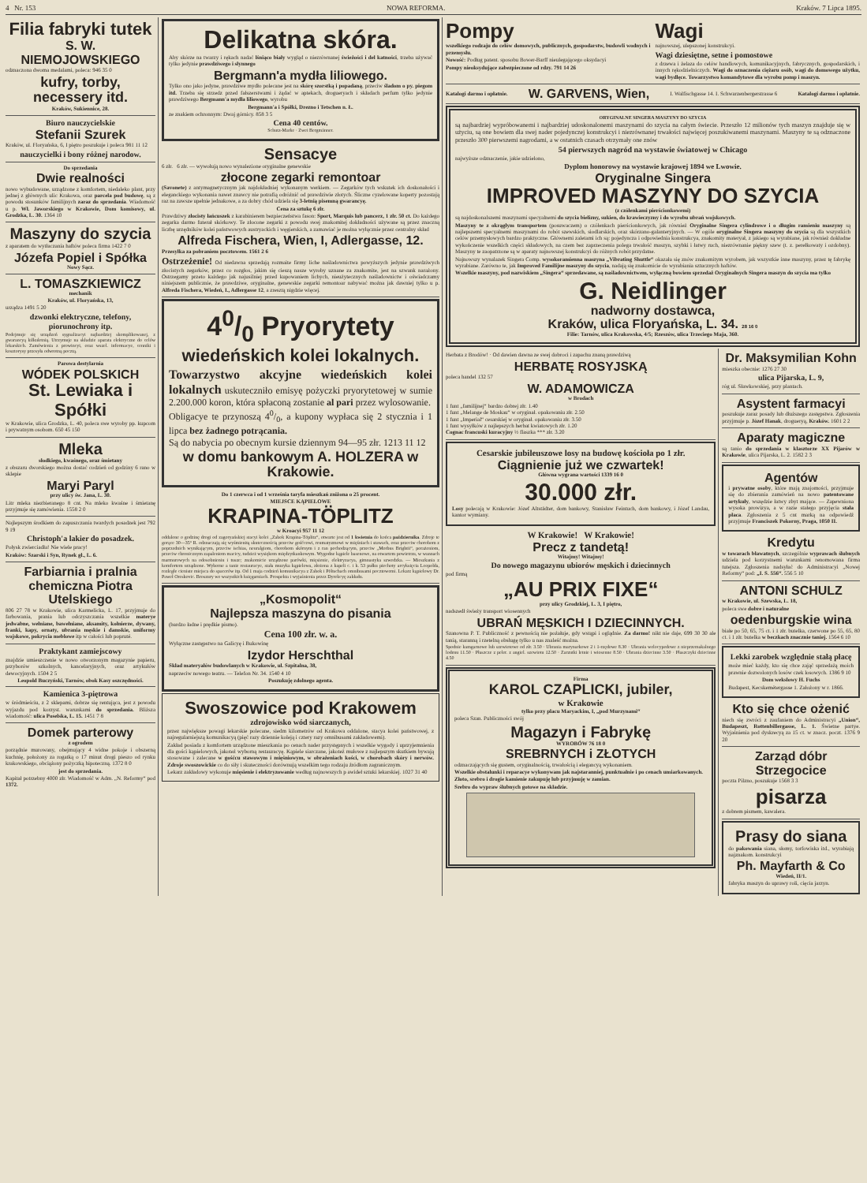4 Nr. 153 NOWA REFORMA. Kraków. 7 Lipca 1895.
Filia fabryki tutek
S. W. NIEMOJOWSKIEGO
odznaczona dwoma medalami, poleca: 946 35 0
kufry, torby, necessery itd.
Kraków, Sukiennice, 28.
Biuro nauczycielskie
Stefanii Szurek
Kraków, ul. Floryańska, 6, I piętro poszukuje i poleca 981 11 12
nauczycielki i bony różnej narodow.
Do sprzedania
Dwie realności
nowo wybudowane, urządzone z komfortem, niedaleko plant, przy jednej z głównych ulic Krakowa, oraz parcela pod budowę, są z powodu stosunków familijnych zaraz do sprzedania. Wiadomość u p. Wł. Jaworskiego w Krakowie, Dom komisowy, ul. Grodzka, L. 30. 1364 10
Maszyny do szycia
z aparatem do wytłaczania haftów poleca firma 1422 7 0
Józefa Popiel i Spółka
Nowy Sącz.
L. TOMASZKIEWICZ
mechanik
Kraków, ul. Floryańska, 13,
urządza 1491 5 20
dzwonki elektryczne, telefony, piorunochrony itp.
Podejmuje się urządzeń sygnalizacyi najbardziej skomplikowanej, z gwarancyą kilkuletnią. Utrzymuje na składzie aparata elektryczne do celów lekarskich. Zamówienia z prowincyi, oraz wszel. informacye, cenniki i kosztorysy przesyła odwrotną pocztą.
Parowa destylarnia
WÓDEK POLSKICH
St. Lewiaka i Spółki
w Krakowie, ulica Grodzka, L. 40, poleca swe wyroby pp. kupcom i prywatnym osobom. 650 45 150
Mleka
słodkiego, kwaśnego, oraz śmietany
z obszaru dworskiego można dostać codzień od godziny 6 rano w sklepie
Maryi Paryl
przy ulicy św. Jana, L. 30.
Litr mleka niezbieranego 8 cnt. Na mleko kwaśne i śmietanę przyjmuje się zamówienia. 1558 2 0
Najlepszym środkiem do zapuszczania twardych posadzek jest 792 9 19
Christoph'a lakier do posadzek.
Połysk zwierciadła! Nie wiele pracy!
Kraków: Szarski i Syn, Rynek gł., L. 6.
Farbiarnia i pralnia chemiczna Piotra Utelskiego
806 27 78 w Krakowie, ulica Karmelicka, L. 17, przyjmuje do farbowania, prania lub odczyszczania wszelkie materye jedwabne, wełniane, bawełniane, aksamity, kołnierze, dywany, franki, kapy, ornaty, ubrania męskie i damskie, uniformy wojskowe, pokrycia meblowe itp w całości lub popruté.
Praktykant zamiejscowy
znajdzie umieszczenie w nowo otworzonym magazynie papieru, przyborów szkolnych, kancelaryjnych, oraz artykułów dewocyjnych. 1504 2 5
Leopold Buczyński, Tarnów, obok Kasy oszczędności.
Kamienica 3-piętrowa
w śródmieściu, z 2 sklepami, dobrze się rentująca, jest z powodu wyjazdu pod korzyst. warunkami do sprzedania. Bliższa wiadomość: ulica Poselska, L. 15. 1451 7 8
Domek parterowy
z ogrodem
porządnie murowany, obejmujący 4 widne pokoje i obszerną kuchnię, położony za rogatką o 17 minut drogi pieszo od rynku krakowskiego, obciążony pożyczką hipoteczną. 1372 8 0
jest do sprzedania.
Kapitał potrzebny 4000 złr. Wiadomość w Adm. „N. Reformy“ pod 1372.
Delikatna skóra.
Aby skórze na twarzy i rękach nadać lśniąco biały wygląd o niezrównanej świeżości i del katności, trzeba używać tylko jedynie prawdziwego i słynnego
Bergmann'a mydła liliowego.
Tylko ono jako jedyne, prawdziwe mydło polecane jest na skórę szorstką i popadaną, przeciw śladom o py. piegom itd. Trzeba się strzedz przed fałszerstwami i żądać w aptekach, drogueryach i składach perfum tylko jedynie prawdziwego Bergmann'a mydła liliowego, wyrobu
Bergmann'a i Spółki, Drezno i Tetschen n. Ł.
ze znakiem ochronnym: Dwaj górnicy. 858 3 5
Cena 40 centów.
Schutz-Marke · Zwei Bergmänner.
Sensacye
6 złr. 6 złr. — wywołują nowo wynalezione oryginalne genewskie
złocone zegarki remontoar
(Savonete) z antymagnetycznym jak najdokładniej wykonanym werkiem. — Zegarków tych wskutek ich doskonałości i eleganckiego wykonania nawet znawcy nie potrafią odróżnić od prawdziwie złotych. Śliczne cyzelowane koperty pozostają raz na zawsze upełnie jednakowe, a za dobry chód udziela się 3-letnią pisemną gwarancyę.
Cena za sztukę 6 złr.
Prawdziwy złocisty łańcuszek z karabinierem bezpieczeństwa fason: Sport, Marquis lub pancerz, 1 złr. 50 ct. Do każdego zegarka darmo futerał skórkowy. Te złocone zegarki z powodu swej znakomitej dokładności używane są przez znaczną liczbę urzędników kolei państwowych austryackich i węgierskich, a zamawiać je można wyłącznie przez centralny skład
Alfreda Fischera, Wien, I, Adlergasse, 12.
Przesyłka za pobraniem pocztowem. 1561 2 6
Ostrzeżenie! Od niedawna sprzedają rozmaite firmy liche naśladownictwa powyższych jedynie prawdziwych złocistych zegarków, przez co rozgłos, jakim się cieszą nasze wyroby uznane za znakomite, jest na szwank narażony. Ostrzegamy przeto każdego jak najusilniej przed kupowaniem lichych, nieużytecznych naśladownictw i oświadczamy niniejszem publicznie, że prawdziwe, oryginalne, genewskie zegarki remontoar nabywać można jak dawniej tylko u p. Alfreda Fischera, Wiedeń, I., Adlergasse 12, a zresztą nigdzie więcej.
40/0 Pryorytety
wiedeńskich kolei lokalnych.
Towarzystwo akcyjne wiedeńskich kolei lokalnych uskuteczniło emisyę pożyczki pryorytetowej w sumie 2.200.000 koron, która spłaconą zostanie al pari przez wylosowanie.
Obligacye te przynoszą 40/0, a kupony wypłaca się 2 stycznia i 1 lipca bez żadnego potrącania.
Są do nabycia po obecnym kursie dziennym 94—95 złr. 1213 11 12
w domu bankowym A. HOLZERA w Krakowie.
Do 1 czerwca i od 1 września taryfa mieszkań zniżona o 25 procent.
MIEJSCE KĄPIELOWE
KRAPINA-TÖPLITZ
w Kroacyi 957 11 12
oddalone o godzinę drogi od zagoryańskiej stacyi kolei „Zabok Krapina-Töplitz“, otwarte jest od 1 kwietnia do końca października. Zdroje te gorące 30—35° R. odznaczają się wyśmienitą skutecznością przeciw gośćcowi, reumatyzmowi w mięśniach i stawach, oraz przeciw chorobom z poprzednich wynikającym, przeciw ischias, neuralgiom, chorobom skórnym i z ran pochodzącym, przeciw „Morbus Brightii“, porażeniom, przeciw chronicznym zapaleniom macicy, tudzież wysiękom międzytkankowym. Wygodne kąpiele basenowe, na otwartem powietrzu, w wannach marmurowych na odosobnieniu i tusze; znakomicie urządzone parówki, mięsienie, elektryzacya, gimnastyka szwedzka. — Mieszkania z komfortem urządzone. Wyborne a tanie restauracye, stała muzyka kąpielowa, złożona z kapeli c. i k. 53 pułku piechoty arcyksięcia Leopolda, rozległe cieniste miejsca do spacerów itp. Od 1 maja codzień komunikacya z Zabok i Pöltschach omnibusami pocztowemi. Lekarz kąpielowy Dr. Paweł Oreskovic. Broszury we wszystkich księgarniach. Prospekta i wyjaśnienia przez Dyrekcyę zakładu.
„Kosmopolit“
Najlepsza maszyna do pisania
(bardzo ładne i prędkie pismo).
Cena 100 złr. w. a.
Wyłączne zastępstwo na Galicyę i Bukowinę
Izydor Herschthal
Skład materyałów budowlanych w Krakowie, ul. Szpitalna, 38,
naprzeciw nowego teatru. — Telefon Nr. 34. 1540 4 10
Poszukuję zdolnego agenta.
Swoszowice pod Krakowem
zdrojowisko wód siarczanych,
przez największe powagi lekarskie polecane, siedm kilometrów od Krakowa oddalone, stacya kolei państwowej, z najregularniejszą komunikacyą (pięć razy dziennie koleją i cztery razy omnibusami zakładowemi).
Zakład posiada z komfortem urządzone mieszkania po cenach nader przystępnych i wszelkie wygody i uprzyjemnienia dla gości kąpielowych, jakoteż wyborną restauracyę. Kąpiele siarczane, jakoteż mułowe z najlepszym skutkiem bywają stosowane i zalecane w gośćcu stawowym i mięśniowym, w obrażeniach kości, w chorobach skóry i nerwów. Zdroje swoszowickie co do siły i skuteczności dorównują wszelkim tego rodzaju źródłom zagranicznym.
Lekarz zakładowy wykonuje mięsienie i elektryzowanie według najnowszych p awideł sztuki lekarskiej. 1027 31 40
Pompy
wszelkiego rodzaju do celów domowych, publicznych, gospodarstw, budowli wodnych i przemysłu.
Nowość: Podług patent. sposobu Bower-Barff nieulegającego oksydacyi
Pompy nieoksydujące zabezpieczone od rdzy. 791 14 26
Wagi
najnowszej, ulepszonej konstrukcyi.
Wagi dziesiętne, setne i pomostowe
z drzewa i żelaza do celów handlowych, komunikacyjnych, fabrycznych, gospodarskich, i innych rękodzielniczych. Wagi do oznaczenia ciężaru osób, wagi do domowego użytku, wagi bydlęce. Towarzystwo komandytowe dla wyrobu pomp i maszyn.
Katalogi darmo i opłatnie. W. GARVENS, Wien, I. Walfischgasse 14. I. Schwarzenbergerstrasse 6 Katalogi darmo i opłatnie.
ORYGINALNE SINGERA MASZYNY DO SZYCIA
są najbardziej wypróbowanemi i najbardziej udoskonalonemi maszynami do szycia na całym świecie. Przeszło 12 milionów tych maszyn znajduje się w użyciu, są one bowiem dla swej nader pojedynczej konstrukcyi i niezrównanej trwałości najwięcej poszukiwanemi maszynami. Maszyny te są odznaczone przeszło 300 pierwszemi nagrodami, a w ostatnich czasach otrzymały one znów
54 pierwszych nagród na wystawie światowej w Chicago
najwyższe odznaczenie, jakie udzielono,
Dyplom honorowy na wystawie krajowej 1894 we Lwowie.
Oryginalne Singera
IMPROVED MASZYNY DO SZYCIA
(z czółenkami pierścionkowemi)
są najdoskonalszemi maszynami specyalnemi do szycia bielizny, sukien, do krawieczyzny i do wyrobu ubrań wojskowych.
Maszyny te z okrągłym transportem (posuwaczem) o czółenkach pierścionkowych, jak również Oryginalne Singera cylindrowe i o długim ramieniu maszyny są najlepszemi specyalnemi maszynami do robót szewskich, siodlarskich, oraz skórzano-galanteryjnych. — W ogóle oryginalne Singera maszyny do szycia są dla wszystkich celów przemysłowych bardzo praktyczne. Głównemi zaletami ich są: pojedyncza i odpowiednia konstrukcya, znakomity materyał, z jakiego są wyrabiane, jak również dokładne wykończenie wszelkich części składowych, na czem bez zaprzeczenia polega trwałość maszyn, szybki i łatwy ruch, niezrównanie piękny szew (t. z. perełkowaty i ozdobny). Maszyny te zaopatrzone są w aparaty najnowszej konstrukcyi do różnych robót przydatne.
Najnowszy wynalazek Singera Comp. wysokoramienna maszyna „Vibrating Shuttle“ okazała się znów znakomitym wyrobem, jak wszystkie inne maszyny, przez tę fabrykę wyrabiane. Zarówno te, jak Improved Familijne maszyny do szycia, nadają się znakomicie do wyrabiania sztucznych haftów.
Wszelkie maszyny, pod nazwiskiem „Singera“ sprzedawane, są naśladownictwem, wyłączną bowiem sprzedaż Oryginalnych Singera maszyn do szycia ma tylko
G. Neidlinger
nadworny dostawca,
Kraków, ulica Floryańska, L. 34. 28 16 0
Filie: Tarnów, ulica Krakowska, 4/5; Rzeszów, ulica Trzeciego Maja, 360.
Herbata z Brodów! · Od dawien dawna ze swej dobroci i zapachu znaną prawdziwą
HERBATĘ ROSYJSKĄ
poleca handel 132 57
W. ADAMOWICZA
w Brodach
1 funt „familijnej“ bardzo dobrej złr. 1.40
1 funt „Melange de Moskau“ w oryginał. opakowaniu złr. 2.50
1 funt „Imperial“ cesarskiej w oryginał. opakowaniu złr. 3.50
1 funt wysyłków z najlepszych herbat kwiatowych złr. 1.20
Cognac francuski kuracyjny ½ flaszka *** złr. 3.20
Cesarskie jubileuszowe losy na budowę kościoła po 1 złr.
Ciągnienie już we czwartek!
Główna wygrana wartości 1339 16 0
30.000 złr.
Losy polecają w Krakowie: Józef Altstädter, dom bankowy, Stanisław Feintuch, dom bankowy, i Józef Landau, kantor wymiany.
W Krakowie! W Krakowie!
Precz z tandetą!
Witajmy! Witajmy!
Do nowego magazynu ubiorów męskich i dziecinnych
pod firmą
„AU PRIX FIXE“
przy ulicy Grodzkiej, L. 3, I piętro,
nadszedł świeży transport wiosennych
UBRAŃ MĘSKICH I DZIECINNYCH.
Szanowna P. T. Publiczność z pewnością nie pożałuje, gdy wstąpi i oglądnie. Za darmo! nikt nie daje, 699 30 30 ale tanią, staranną i rzetelną obsługę tylko u nas znaleść można.
Spodnie kamgarnowe lub szewiotowe od złr. 3.50 · Ubrania marynarkowe 2 i 1-rzędowe 8.30 · Ubrania welocypedowe z nieprzemakalnego lodenu 11.50 · Płaszcze z peler. z angiel. szewiotu 12.50 · Zarzutki letnie i wiosenne 8.50 · Ubrania dziecinne 3.50 · Płaszczyki dziecinne 4.50
Firma
KAROL CZAPLICKI, jubiler,
w Krakowie
tylko przy placu Maryackim, I, „pod Murzynami“
poleca Szan. Publiczności swój
Magazyn i Fabrykę
WYROBÓW 76 18 0
SREBRNYCH i ZŁOTYCH
odznaczających się gustem, oryginalnością, trwałością i elegancyą wykonaniem.
Wszelkie obstalunki i reparacye wykonywam jak najstaranniej, punktualnie i po cenach umiarkowanych.
Złoto, srebro i drogie kamienie zakupuję lub przyjmuję w zamian.
Srebro do wypraw ślubnych gotowe na składzie.
Dr. Maksymilian Kohn
mieszka obecnie: 1276 27 30
ulica Pijarska, L. 9,
róg ul. Sławkowskiej, przy plantach.
Asystent farmacyi
poszukuje zaraz posady lub dłuższego zastępstwa. Zgłoszenia przyjmuje p. Józef Hanak, drogueryą, Kraków. 1601 2 2
Aparaty magiczne
są tanio do sprzedania w klasztorze XX Pijarów w Krakowie, ulica Pijarska, L. 2. 1582 2 3
Agentów
i prywatne osoby, które mają znajomości, przyjmuje się do zbierania zamówień na nowo patentowane artykuły, wszędzie łatwy zbyt mające. — Zapewniona wysoka prowizya, a w razie stałego przyjęcia stała płaca. Zgłoszenia z 5 cnt marką na odpowiedź przyjmuje Franciszek Pokorny, Praga, 1050 II.
Kredytu
w towarach bławatnych, szczególnie wyprawach ślubnych udziela pod korzystnemi warunkami renomowana firma tutejsza. Zgłoszenia nadsyłać do Administracyi „Nowej Reformy“ pod: „I. S. 556“. 556 5 10
ANTONI SCHULZ
w Krakowie, ul. Szewska, L. 18,
poleca swe dobre i naturalne
oedenburgskie wina
białe po 50, 65, 75 ct. i 1 złr. butelka, czerwone po 55, 65, 80 ct. i 1 złr. butelka w beczkach znacznie taniej. 1564 6 10
Lekki zarobek względnie stałą płacę
może mieć każdy, kto się chce zająć sprzedażą moich prawnie dozwolonych losów czek losowych. 1386 9 10
Dom wekslowy H. Fuchs
Budapest, Kecskemétergasse 1. Założony w r. 1866.
Kto się chce ożenić
niech się zwróci z zaufaniem do Administracyi „Union“, Budapeszt, Rottenbillergasse, L. 1. Świetne partye. Wyjaśnienia pod dyskrecyą za 15 ct. w znacz. poczt. 1376 9 20
Zarząd dóbr Strzegocice
poczta Pilzno, poszukuje 1568 3 3
pisarza
z dobrem pismem, kawalera.
Prasy do siana
do pakowania siana, słomy, torfowiska itd., wyrabiają najznakom. konstrukcyi
Ph. Mayfarth & Co
Wiedeń, II/1.
fabryka maszyn do uprawy roli, cięcia jarzyn.